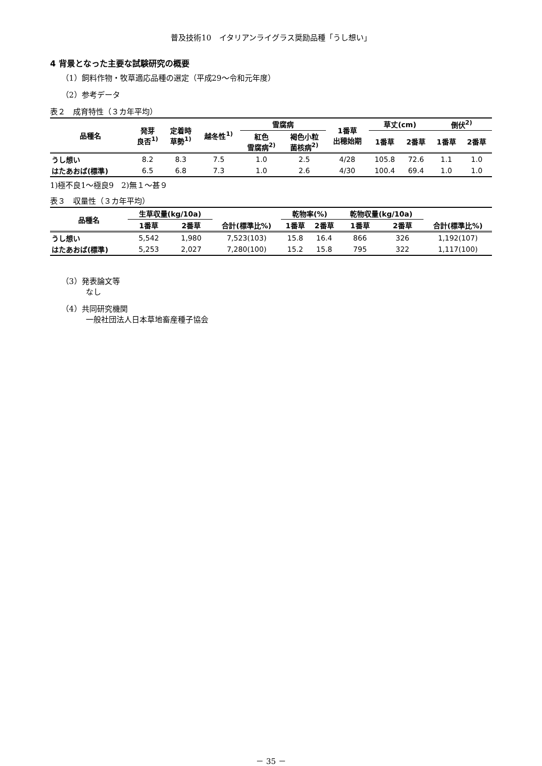普及技術10　イタリアンライグラス奨励品種「うし想い」
4 背景となった主要な試験研究の概要
（1）飼料作物・牧草適応品種の選定（平成29～令和元年度）
（2）参考データ
表２　成育特性（３カ年平均）
| 品種名 | 発芽 良否<sup>1)</sup> | 定着時 草勢<sup>1)</sup> | 越冬性<sup>1)</sup> | 雪腐病 | | 1番草 出穂始期 | 草丈(cm) | | 倒伏<sup>2)</sup> | |
| --- | --- | --- | --- | --- | --- | --- | --- | --- | --- | --- |
| | | | | 紅色 雪腐病<sup>2)</sup> | 褐色小粒 菌核病<sup>2)</sup> | | 1番草 | 2番草 | 1番草 | 2番草 |
| うし想い | 8.2 | 8.3 | 7.5 | 1.0 | 2.5 | 4/28 | 105.8 | 72.6 | 1.1 | 1.0 |
| はたあおば(標準) | 6.5 | 6.8 | 7.3 | 1.0 | 2.6 | 4/30 | 100.4 | 69.4 | 1.0 | 1.0 |
1)極不良1～極良9　2)無１～甚９
表３　収量性（３カ年平均）
| 品種名 | 生草収量(kg/10a) | | | 乾物率(%) | | 乾物収量(kg/10a) | | |
| --- | --- | --- | --- | --- | --- | --- | --- | --- |
| | 1番草 | 2番草 | 合計(標準比%) | 1番草 | 2番草 | 1番草 | 2番草 | 合計(標準比%) |
| うし想い | 5,542 | 1,980 | 7,523(103) | 15.8 | 16.4 | 866 | 326 | 1,192(107) |
| はたあおば(標準) | 5,253 | 2,027 | 7,280(100) | 15.2 | 15.8 | 795 | 322 | 1,117(100) |
（3）発表論文等
なし
（4）共同研究機関
一般社団法人日本草地畜産種子協会
－ 35 －